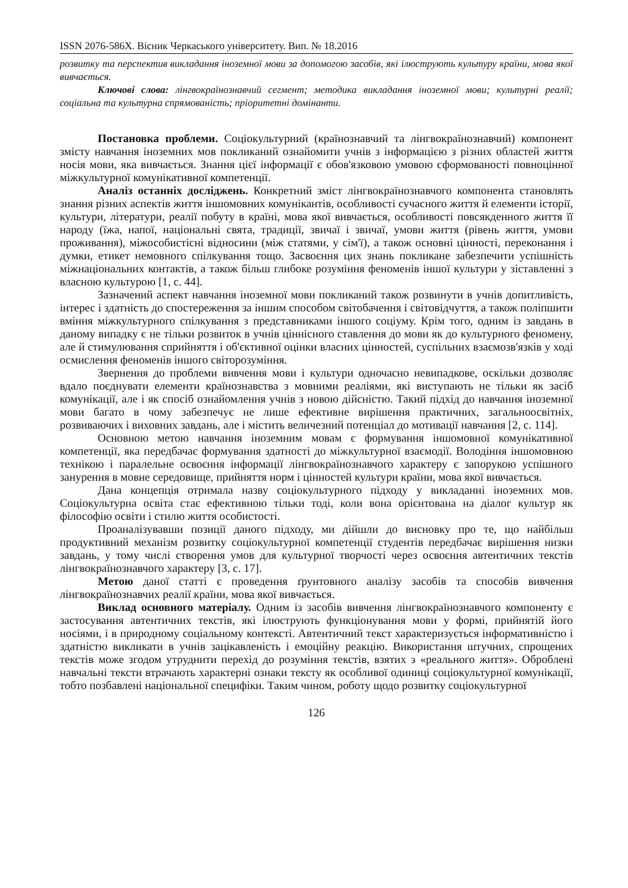ISSN 2076-586X. Вісник Черкаського університету. Вип. № 18.2016
розвитку та перспектив викладання іноземної мови за допомогою засобів, які ілюструють культуру країни, мова якої вивчається.
Ключові слова: лінгвокраїнознавчий сегмент; методика викладання іноземної мови; культурні реалії; соціальна та культурна спрямованість; пріоритетні домінанти.
Постановка проблеми. Соціокультурний (країнознавчий та лінгвокраїнознавчий) компонент змісту навчання іноземних мов покликаний ознайомити учнів з інформацією з різних областей життя носія мови, яка вивчається. Знання цієї інформації є обов'язковою умовою сформованості повноцінної міжкультурної комунікативної компетенції.
Аналіз останніх досліджень. Конкретний зміст лінгвокраїнознавчого компонента становлять знання різних аспектів життя іншомовних комунікантів, особливості сучасного життя й елементи історії, культури, літератури, реалії побуту в країні, мова якої вивчається, особливості повсякденного життя її народу (їжа, напої, національні свята, традиції, звичаї і звичаї, умови життя (рівень життя, умови проживання), міжособистісні відносини (між статями, у сім'ї), а також основні цінності, переконання і думки, етикет немовного спілкування тощо. Засвоєння цих знань покликане забезпечити успішність міжнаціональних контактів, а також більш глибоке розуміння феноменів іншої культури у зіставленні з власною культурою [1, с. 44].
Зазначений аспект навчання іноземної мови покликаний також розвинути в учнів допитливість, інтерес і здатність до спостереження за іншим способом світобачення і світовідчуття, а також поліпшити вміння міжкультурного спілкування з представниками іншого соціуму. Крім того, одним із завдань в даному випадку є не тільки розвиток в учнів ціннісного ставлення до мови як до культурного феномену, але й стимулювання сприйняття і об'єктивної оцінки власних цінностей, суспільних взаємозв'язків у ході осмислення феноменів іншого світорозуміння.
Звернення до проблеми вивчення мови і культури одночасно невипадкове, оскільки дозволяє вдало поєднувати елементи країнознавства з мовними реаліями, які виступають не тільки як засіб комунікації, але і як спосіб ознайомлення учнів з новою дійсністю. Такий підхід до навчання іноземної мови багато в чому забезпечує не лише ефективне вирішення практичних, загальноосвітніх, розвиваючих і виховних завдань, але і містить величезний потенціал до мотивації навчання [2, с. 114].
Основною метою навчання іноземним мовам є формування іншомовної комунікативної компетенції, яка передбачає формування здатності до міжкультурної взаємодії. Володіння іншомовною технікою і паралельне освоєння інформації лінгвокраїнознавчого характеру є запорукою успішного занурення в мовне середовище, прийняття норм і цінностей культури країни, мова якої вивчається.
Дана концепція отримала назву соціокультурного підходу у викладанні іноземних мов. Соціокультурна освіта стає ефективною тільки тоді, коли вона орієнтована на діалог культур як філософію освіти і стилю життя особистості.
Проаналізувавши позиції даного підходу, ми дійшли до висновку про те, що найбільш продуктивний механізм розвитку соціокультурної компетенції студентів передбачає вирішення низки завдань, у тому числі створення умов для культурної творчості через освоєння автентичних текстів лінгвокраїнознавчого характеру [3, с. 17].
Метою даної статті є проведення ґрунтовного аналізу засобів та способів вивчення лінгвокраїнознавчих реалії країни, мова якої вивчається.
Виклад основного матеріалу. Одним із засобів вивчення лінгвокраїнознавчого компоненту є застосування автентичних текстів, які ілюструють функціонування мови у формі, прийнятій його носіями, і в природному соціальному контексті. Автентичний текст характеризується інформативністю і здатністю викликати в учнів зацікавленість і емоційну реакцію. Використання штучних, спрощених текстів може згодом утруднити перехід до розуміння текстів, взятих з «реального життя». Оброблені навчальні тексти втрачають характерні ознаки тексту як особливої одиниці соціокультурної комунікації, тобто позбавлені національної специфіки. Таким чином, роботу щодо розвитку соціокультурної
126